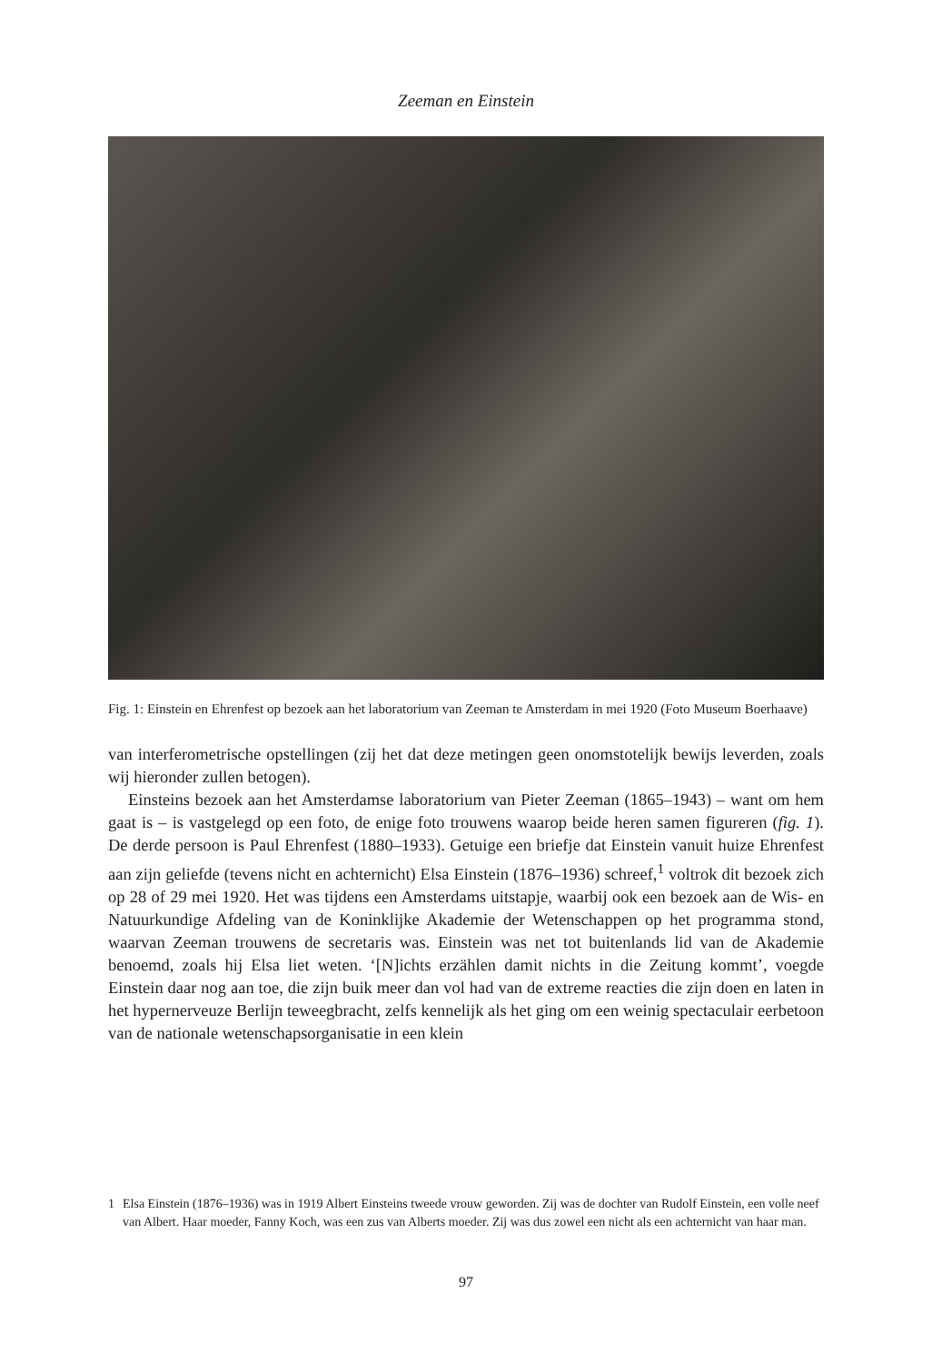Zeeman en Einstein
Fig. 1: Einstein en Ehrenfest op bezoek aan het laboratorium van Zeeman te Amsterdam in mei 1920 (Foto Museum Boerhaave)
van interferometrische opstellingen (zij het dat deze metingen geen onomstotelijk bewijs leverden, zoals wij hieronder zullen betogen).
Einsteins bezoek aan het Amsterdamse laboratorium van Pieter Zeeman (1865–1943) – want om hem gaat is – is vastgelegd op een foto, de enige foto trouwens waarop beide heren samen figureren (fig. 1). De derde persoon is Paul Ehrenfest (1880–1933). Getuige een briefje dat Einstein vanuit huize Ehrenfest aan zijn geliefde (tevens nicht en achternicht) Elsa Einstein (1876–1936) schreef,<sup>1</sup> voltrok dit bezoek zich op 28 of 29 mei 1920. Het was tijdens een Amsterdams uitstapje, waarbij ook een bezoek aan de Wis- en Natuurkundige Afdeling van de Koninklijke Akademie der Wetenschappen op het programma stond, waarvan Zeeman trouwens de secretaris was. Einstein was net tot buitenlands lid van de Akademie benoemd, zoals hij Elsa liet weten. ‘[N]ichts erzählen damit nichts in die Zeitung kommt’, voegde Einstein daar nog aan toe, die zijn buik meer dan vol had van de extreme reacties die zijn doen en laten in het hypernerveuze Berlijn teweegbracht, zelfs kennelijk als het ging om een weinig spectaculair eerbetoon van de nationale wetenschapsorganisatie in een klein
1 Elsa Einstein (1876–1936) was in 1919 Albert Einsteins tweede vrouw geworden. Zij was de dochter van Rudolf Einstein, een volle neef van Albert. Haar moeder, Fanny Koch, was een zus van Alberts moeder. Zij was dus zowel een nicht als een achternicht van haar man.
97